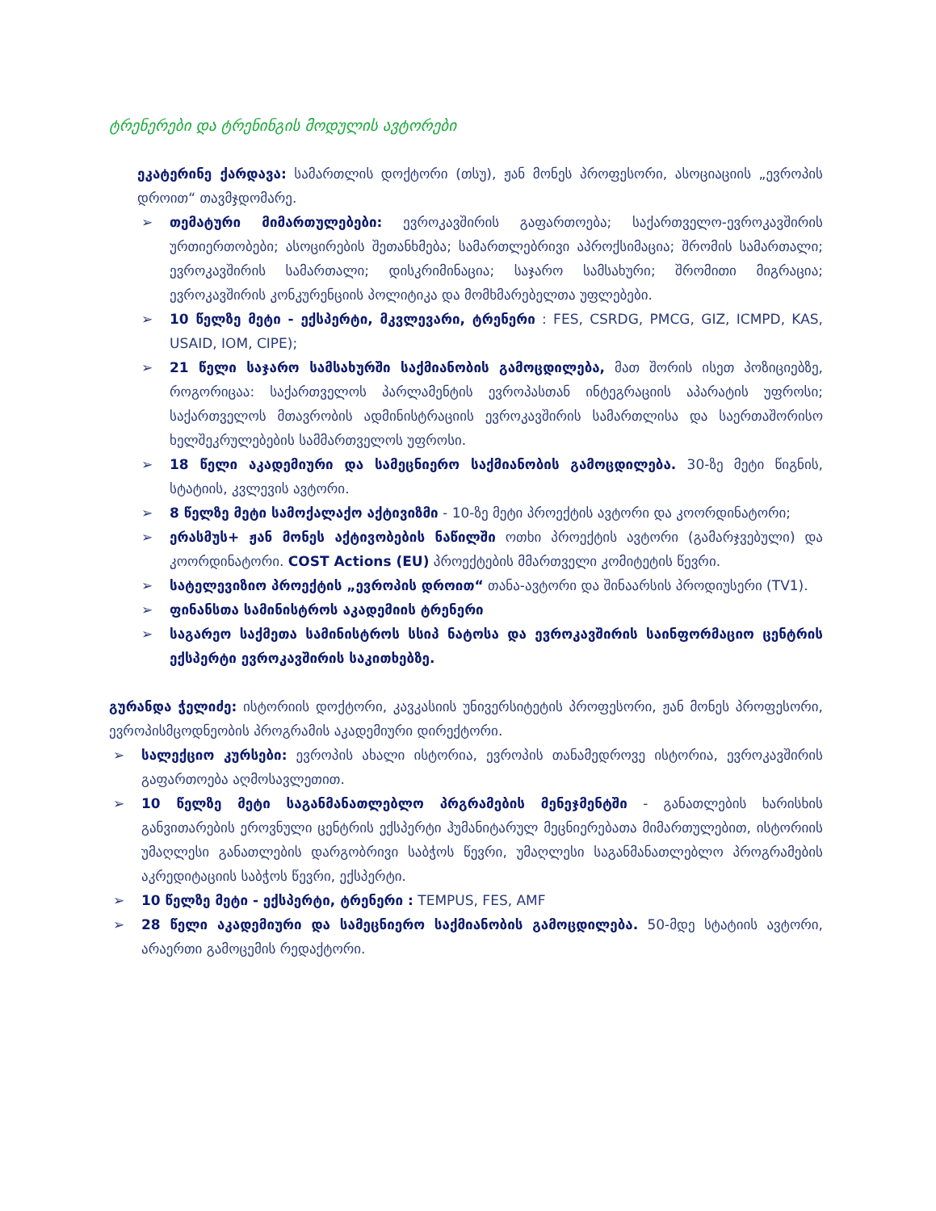ტრენერები და ტრენინგის მოდულის ავტორები
ეკატერინე ქარდავა: სამართლის დოქტორი (თსუ), ჟან მონეს პროფესორი, ასოციაციის „ევროპის დროით“ თავმჯდომარე.
➢ თემატური მიმართულებები: ევროკავშირის გაფართოება; საქართველო-ევროკავშირის ურთიერთობები; ასოცირების შეთანხმება; სამართლებრივი აპროქსიმაცია; შრომის სამართალი; ევროკავშირის სამართალი; დისკრიმინაცია; საჯარო სამსახური; შრომითი მიგრაცია; ევროკავშირის კონკურენციის პოლიტიკა და მომხმარებელთა უფლებები.
➢ 10 წელზე მეტი - ექსპერტი, მკვლევარი, ტრენერი : FES, CSRDG, PMCG, GIZ, ICMPD, KAS, USAID, IOM, CIPE);
➢ 21 წელი საჯარო სამსახურში საქმიანობის გამოცდილება, მათ შორის ისეთ პოზიციებზე, როგორიცაა: საქართველოს პარლამენტის ევროპასთან ინტეგრაციის აპარატის უფროსი; საქართველოს მთავრობის ადმინისტრაციის ევროკავშირის სამართლისა და საერთაშორისო ხელშეკრულებების სამმართველოს უფროსი.
➢ 18 წელი აკადემიური და სამეცნიერო საქმიანობის გამოცდილება. 30-ზე მეტი წიგნის, სტატიის, კვლევის ავტორი.
➢ 8 წელზე მეტი სამოქალაქო აქტივიზმი - 10-ზე მეტი პროექტის ავტორი და კოორდინატორი;
➢ ერასმუს+ ჟან მონეს აქტივობების ნაწილში ოთხი პროექტის ავტორი (გამარჯვებული) და კოორდინატორი. COST Actions (EU) პროექტების მმართველი კომიტეტის წევრი.
➢ სატელევიზიო პროექტის „ევროპის დროით“ თანა-ავტორი და შინაარსის პროდიუსერი (TV1).
➢ ფინანსთა სამინისტროს აკადემიის ტრენერი
➢ საგარეო საქმეთა სამინისტროს სსიპ ნატოსა და ევროკავშირის საინფორმაციო ცენტრის ექსპერტი ევროკავშირის საკითხებზე.
გურანდა ჭელიძე: ისტორიის დოქტორი, კავკასიის უნივერსიტეტის პროფესორი, ჟან მონეს პროფესორი, ევროპისმცოდნეობის პროგრამის აკადემიური დირექტორი.
➢ სალექციო კურსები: ევროპის ახალი ისტორია, ევროპის თანამედროვე ისტორია, ევროკავშირის გაფართოება აღმოსავლეთით.
➢ 10 წელზე მეტი საგანმანათლებლო პრგრამების მენეჯმენტში - განათლების ხარისხის განვითარების ეროვნული ცენტრის ექსპერტი ჰუმანიტარულ მეცნიერებათა მიმართულებით, ისტორიის უმაღლესი განათლების დარგობრივი საბჭოს წევრი, უმაღლესი საგანმანათლებლო პროგრამების აკრედიტაციის საბჭოს წევრი, ექსპერტი.
➢ 10 წელზე მეტი - ექსპერტი, ტრენერი : TEMPUS, FES, AMF
➢ 28 წელი აკადემიური და სამეცნიერო საქმიანობის გამოცდილება. 50-მდე სტატიის ავტორი, არაერთი გამოცემის რედაქტორი.